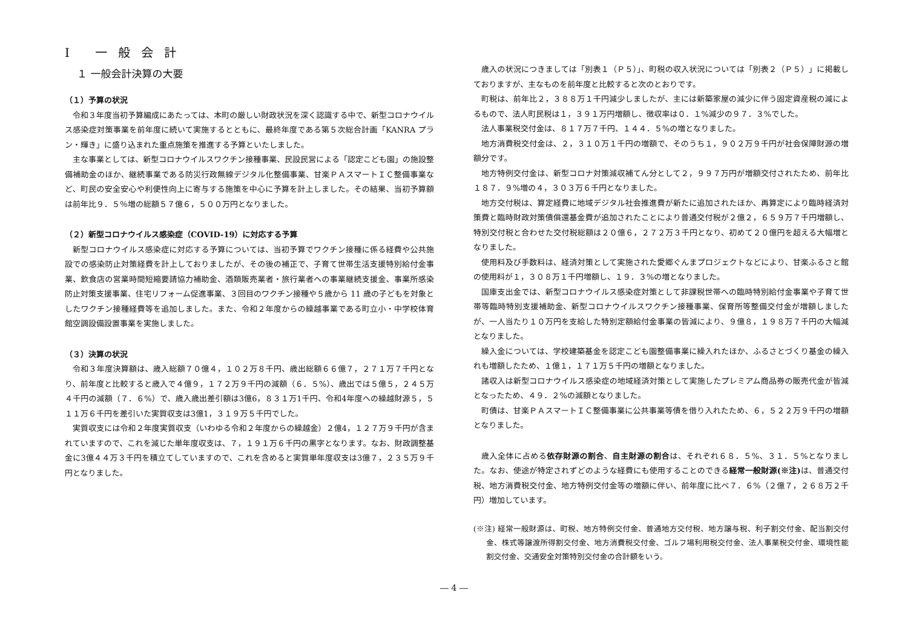Ⅰ 一般会計
１ 一般会計決算の大要
（１）予算の状況
令和３年度当初予算編成にあたっては、本町の厳しい財政状況を深く認識する中で、新型コロナウイルス感染症対策事業を前年度に続いて実施するとともに、最終年度である第５次総合計画「KANRA プラン・輝き」に盛り込まれた重点施策を推進する予算といたしました。
主な事業としては、新型コロナウイルスワクチン接種事業、民設民営による「認定こども園」の施設整備補助金のほか、継続事業である防災行政無線デジタル化整備事業、甘楽ＰＡスマートＩＣ整備事業など、町民の安全安心や利便性向上に寄与する施策を中心に予算を計上しました。その結果、当初予算額は前年比９．５％増の総額５７億６，５００万円となりました。
（２）新型コロナウイルス感染症（COVID-19）に対応する予算
新型コロナウイルス感染症に対応する予算については、当初予算でワクチン接種に係る経費や公共施設での感染防止対策経費を計上しておりましたが、その後の補正で、子育て世帯生活支援特別給付金事業、飲食店の営業時間短縮要請協力補助金、酒類販売業者・旅行業者への事業継続支援金、事業所感染防止対策支援事業、住宅リフォーム促進事業、３回目のワクチン接種や５歳から 11 歳の子どもを対象としたワクチン接種経費等を追加しました。また、令和２年度からの繰越事業である町立小・中学校体育館空調設備設置事業を実施しました。
（３）決算の状況
令和３年度決算額は、歳入総額７０億４，１０２万８千円、歳出総額６６億７，２７１万７千円となり、前年度と比較すると歳入で４億９，１７２万９千円の減額（６．５%）、歳出では５億５，２４５万４千円の減額（７．６%）で、歳入歳出差引額は3億6，８３１万1千円、令和4年度への繰越財源５，５１１万６千円を差引いた実質収支は3億1，３１９万５千円でした。
実質収支には令和２年度実質収支（いわゆる令和２年度からの繰越金）２億4，１２７万９千円が含まれていますので、これを減じた単年度収支は、７，１９１万６千円の黒字となります。なお、財政調整基金に3億４４万３千円を積立てしていますので、これを含めると実質単年度収支は3億７，２３５万９千円となりました。
歳入の状況につきましては「別表１（Ｐ５）」、町税の収入状況については「別表２（Ｐ５）」に掲載しておりますが、主なものを前年度と比較すると次のとおりです。
町税は、前年比２，３８８万１千円減少しましたが、主には新築家屋の減少に伴う固定資産税の減によるもので、法人町民税は１，３９１万円増額し、徴収率は０．１%減少の９７．３%でした。
法人事業税交付金は、８１７万７千円、１４４．５%の増となりました。
地方消費税交付金は、２，３１０万１千円の増額で、そのうち１，９０２万９千円が社会保障財源の増額分です。
地方特例交付金は、新型コロナ対策減収補てん分として２，９９７万円が増額交付されたため、前年比１８７．９%増の４，３０３万６千円となりました。
地方交付税は、算定経費に地域デジタル社会推進費が新たに追加されたほか、再算定により臨時経済対策費と臨時財政対策債償還基金費が追加されたことにより普通交付税が２億２，６５９万７千円増額し、特別交付税と合わせた交付税総額は２０億６，２７２万３千円となり、初めて２０億円を超える大幅増となりました。
使用料及び手数料は、経済対策として実施された愛郷ぐんまプロジェクトなどにより、甘楽ふるさと館の使用料が１，３０８万１千円増額し、１９．３%の増となりました。
国庫支出金では、新型コロナウイルス感染症対策として非課税世帯への臨時特別給付金事業や子育て世帯等臨時特別支援補助金、新型コロナウイルスワクチン接種事業、保育所等整備交付金が増額しましたが、一人当たり１０万円を支給した特別定額給付金事業の皆減により、９億８，１９８万７千円の大幅減となりました。
繰入金については、学校建築基金を認定こども園整備事業に繰入れたほか、ふるさとづくり基金の繰入れも増額したため、１億１，１７１万５千円の増額となりました。
諸収入は新型コロナウイルス感染症の地域経済対策として実施したプレミアム商品券の販売代金が皆減となったため、４９．２%の減額となりました。
町債は、甘楽ＰＡスマートＩＣ整備事業に公共事業等債を借り入れたため、６，５２２万９千円の増額となりました。
歳入全体に占める依存財源の割合、自主財源の割合は、それぞれ６８．５%、３１．５%となりました。なお、使途が特定されずどのような経費にも使用することのできる経常一般財源(※注) は、普通交付税、地方消費税交付金、地方特例交付金等の増額に伴い、前年度に比べ７．６%（２億７，２６８万２千円）増加しています。
(※注) 経常一般財源は、町税、地方特例交付金、普通地方交付税、地方譲与税、利子割交付金、配当割交付金、株式等譲渡所得割交付金、地方消費税交付金、ゴルフ場利用税交付金、法人事業税交付金、環境性能割交付金、交通安全対策特別交付金の合計額をいう。
― 4 ―